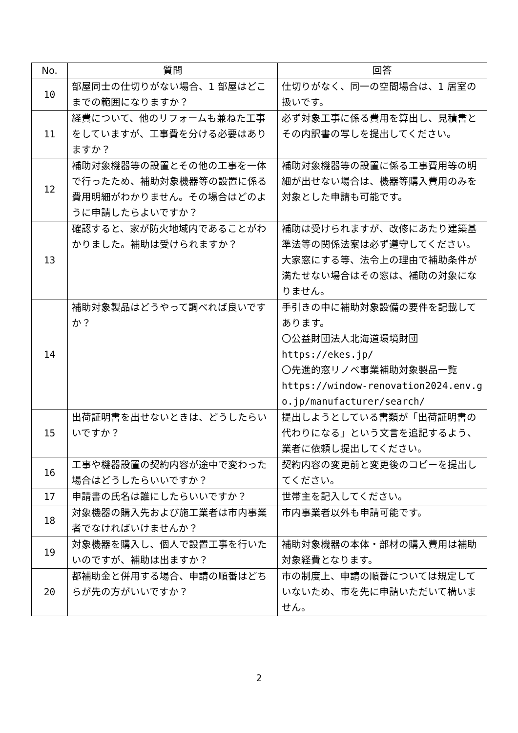| No. | 質問 | 回答 |
| --- | --- | --- |
| 10 | 部屋同士の仕切りがない場合、1 部屋はどこまでの範囲になりますか？ | 仕切りがなく、同一の空間場合は、1 居室の扱いです。 |
| 11 | 経費について、他のリフォームも兼ねた工事をしていますが、工事費を分ける必要はありますか？ | 必ず対象工事に係る費用を算出し、見積書とその内訳書の写しを提出してください。 |
| 12 | 補助対象機器等の設置とその他の工事を一体で行ったため、補助対象機器等の設置に係る費用明細がわかりません。その場合はどのように申請したらよいですか？ | 補助対象機器等の設置に係る工事費用等の明細が出せない場合は、機器等購入費用のみを対象とした申請も可能です。 |
| 13 | 確認すると、家が防火地域内であることがわかりました。補助は受けられますか？ | 補助は受けられますが、改修にあたり建築基準法等の関係法案は必ず遵守してください。大家窓にする等、法令上の理由で補助条件が満たせない場合はその窓は、補助の対象になりません。 |
| 14 | 補助対象製品はどうやって調べれば良いですか？ | 手引きの中に補助対象設備の要件を記載してあります。 〇公益財団法人北海道環境財団 https://ekes.jp/ 〇先進的窓リノベ事業補助対象製品一覧 https://window-renovation2024.env.go.jp/manufacturer/search/ |
| 15 | 出荷証明書を出せないときは、どうしたらいいですか？ | 提出しようとしている書類が「出荷証明書の代わりになる」という文言を追記するよう、業者に依頼し提出してください。 |
| 16 | 工事や機器設置の契約内容が途中で変わった場合はどうしたらいいですか？ | 契約内容の変更前と変更後のコピーを提出してください。 |
| 17 | 申請書の氏名は誰にしたらいいですか？ | 世帯主を記入してください。 |
| 18 | 対象機器の購入先および施工業者は市内事業者でなければいけませんか？ | 市内事業者以外も申請可能です。 |
| 19 | 対象機器を購入し、個人で設置工事を行いたいのですが、補助は出ますか？ | 補助対象機器の本体・部材の購入費用は補助対象経費となります。 |
| 20 | 都補助金と併用する場合、申請の順番はどちらが先の方がいいですか？ | 市の制度上、申請の順番については規定していないため、市を先に申請いただいて構いません。 |
2